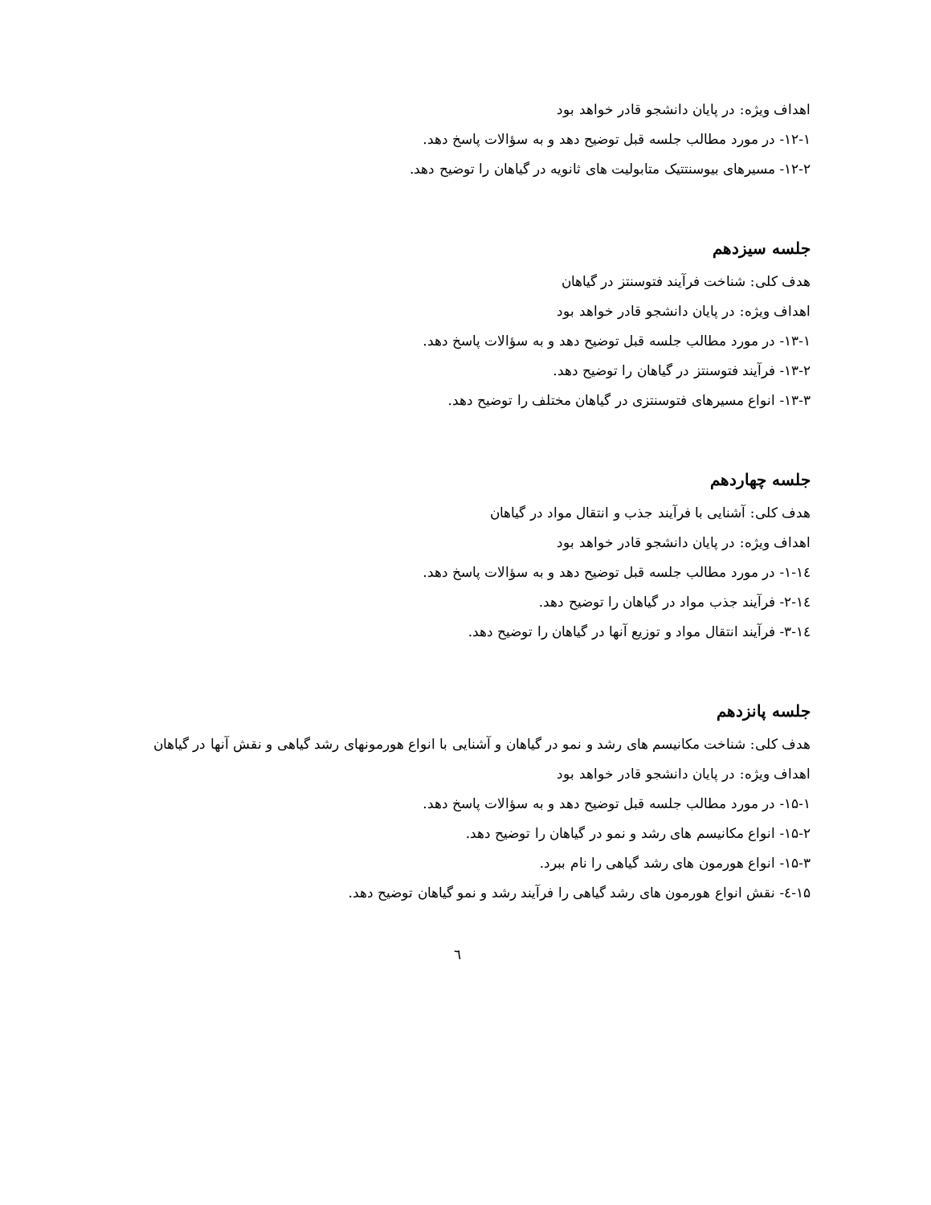اهداف ویژه: در پایان دانشجو قادر خواهد بود
۱۲-۱- در مورد مطالب جلسه قبل توضیح دهد و به سؤالات پاسخ دهد.
۱۲-۲- مسیرهای بیوسنتتیک متابولیت های ثانویه در گیاهان را توضیح دهد.
جلسه سیزدهم
هدف کلی: شناخت فرآیند فتوسنتز در گیاهان
اهداف ویژه: در پایان دانشجو قادر خواهد بود
۱۳-۱- در مورد مطالب جلسه قبل توضیح دهد و به سؤالات پاسخ دهد.
۱۳-۲- فرآیند فتوسنتز در گیاهان را توضیح دهد.
۱۳-۳- انواع مسیرهای فتوسنتزی در گیاهان مختلف را توضیح دهد.
جلسه چهاردهم
هدف کلی: آشنایی با فرآیند جذب و انتقال مواد در گیاهان
اهداف ویژه: در پایان دانشجو قادر خواهد بود
۱٤-۱- در مورد مطالب جلسه قبل توضیح دهد و به سؤالات پاسخ دهد.
۱٤-۲- فرآیند جذب مواد در گیاهان را توضیح دهد.
۱٤-۳- فرآیند انتقال مواد و توزیع آنها در گیاهان را توضیح دهد.
جلسه پانزدهم
هدف کلی: شناخت مکانیسم های رشد و نمو در گیاهان و آشنایی با انواع هورمونهای رشد گیاهی و نقش آنها در گیاهان
اهداف ویژه: در پایان دانشجو قادر خواهد بود
۱۵-۱- در مورد مطالب جلسه قبل توضیح دهد و به سؤالات پاسخ دهد.
۱۵-۲- انواع مکانیسم های رشد و نمو در گیاهان را توضیح دهد.
۱۵-۳- انواع هورمون های رشد گیاهی را نام ببرد.
۱۵-٤- نقش انواع هورمون های رشد گیاهی را فرآیند رشد و نمو گیاهان توضیح دهد.
٦